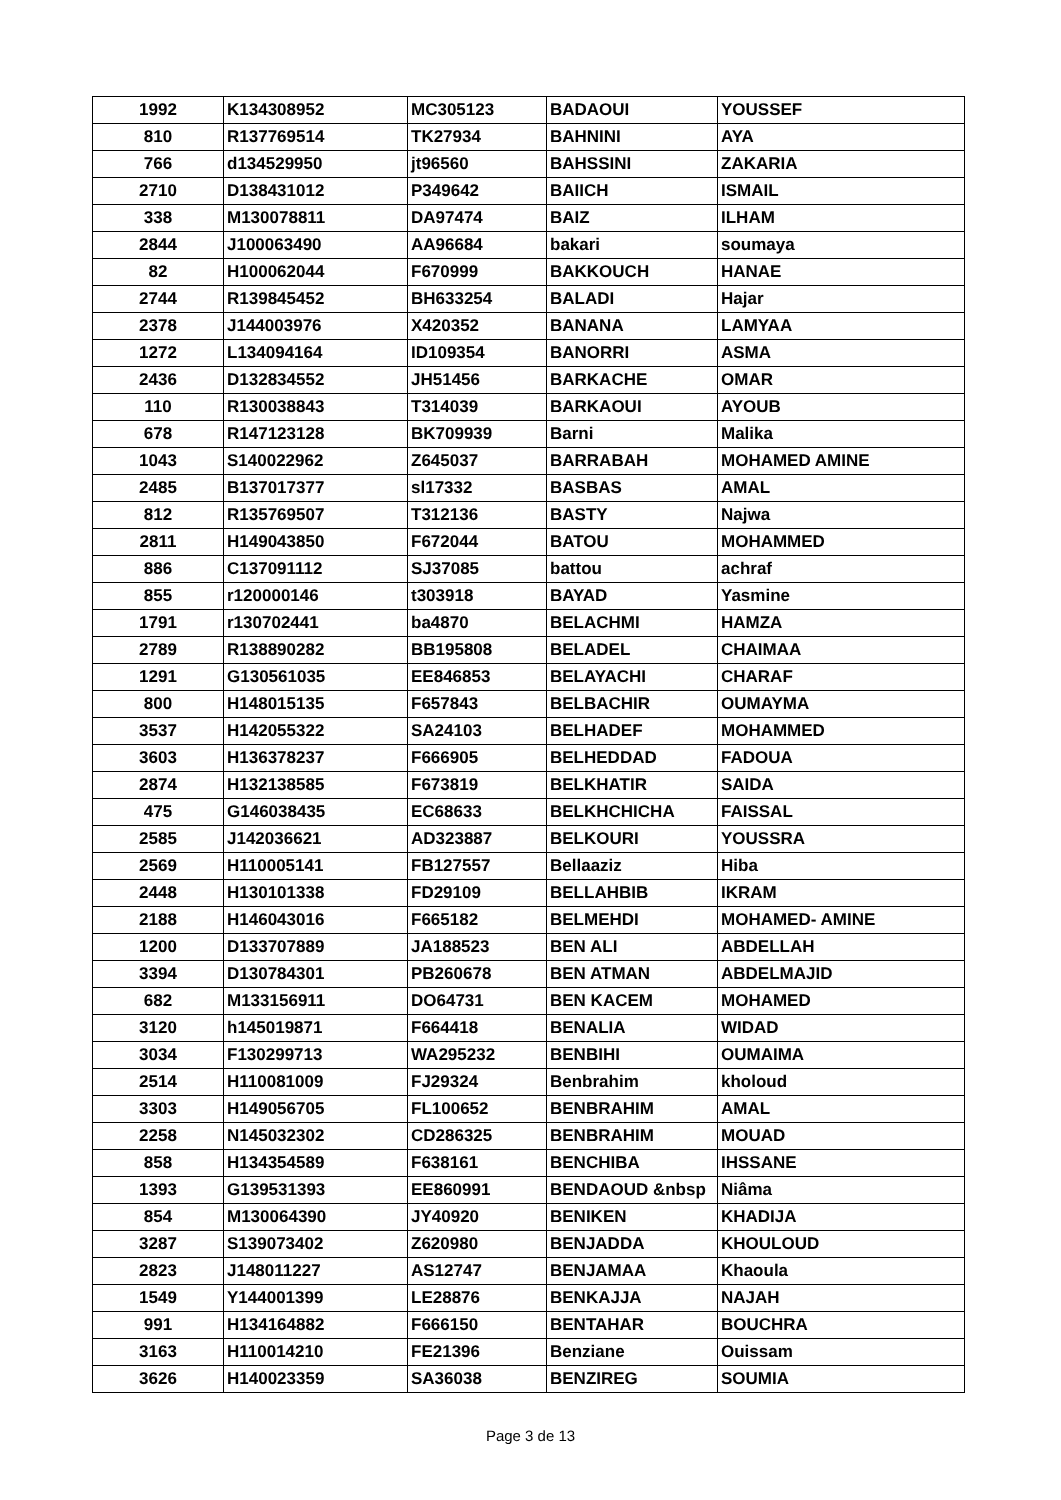| 1992 | K134308952 | MC305123 | BADAOUI | YOUSSEF |
| 810 | R137769514 | TK27934 | BAHNINI | AYA |
| 766 | d134529950 | jt96560 | BAHSSINI | ZAKARIA |
| 2710 | D138431012 | P349642 | BAIICH | ISMAIL |
| 338 | M130078811 | DA97474 | BAIZ | ILHAM |
| 2844 | J100063490 | AA96684 | bakari | soumaya |
| 82 | H100062044 | F670999 | BAKKOUCH | HANAE |
| 2744 | R139845452 | BH633254 | BALADI | Hajar |
| 2378 | J144003976 | X420352 | BANANA | LAMYAA |
| 1272 | L134094164 | ID109354 | BANORRI | ASMA |
| 2436 | D132834552 | JH51456 | BARKACHE | OMAR |
| 110 | R130038843 | T314039 | BARKAOUI | AYOUB |
| 678 | R147123128 | BK709939 | Barni | Malika |
| 1043 | S140022962 | Z645037 | BARRABAH | MOHAMED AMINE |
| 2485 | B137017377 | sl17332 | BASBAS | AMAL |
| 812 | R135769507 | T312136 | BASTY | Najwa |
| 2811 | H149043850 | F672044 | BATOU | MOHAMMED |
| 886 | C137091112 | SJ37085 | battou | achraf |
| 855 | r120000146 | t303918 | BAYAD | Yasmine |
| 1791 | r130702441 | ba4870 | BELACHMI | HAMZA |
| 2789 | R138890282 | BB195808 | BELADEL | CHAIMAA |
| 1291 | G130561035 | EE846853 | BELAYACHI | CHARAF |
| 800 | H148015135 | F657843 | BELBACHIR | OUMAYMA |
| 3537 | H142055322 | SA24103 | BELHADEF | MOHAMMED |
| 3603 | H136378237 | F666905 | BELHEDDAD | FADOUA |
| 2874 | H132138585 | F673819 | BELKHATIR | SAIDA |
| 475 | G146038435 | EC68633 | BELKHCHICHA | FAISSAL |
| 2585 | J142036621 | AD323887 | BELKOURI | YOUSSRA |
| 2569 | H110005141 | FB127557 | Bellaaziz | Hiba |
| 2448 | H130101338 | FD29109 | BELLAHBIB | IKRAM |
| 2188 | H146043016 | F665182 | BELMEHDI | MOHAMED- AMINE |
| 1200 | D133707889 | JA188523 | BEN ALI | ABDELLAH |
| 3394 | D130784301 | PB260678 | BEN ATMAN | ABDELMAJID |
| 682 | M133156911 | DO64731 | BEN KACEM | MOHAMED |
| 3120 | h145019871 | F664418 | BENALIA | WIDAD |
| 3034 | F130299713 | WA295232 | BENBIHI | OUMAIMA |
| 2514 | H110081009 | FJ29324 | Benbrahim | kholoud |
| 3303 | H149056705 | FL100652 | BENBRAHIM | AMAL |
| 2258 | N145032302 | CD286325 | BENBRAHIM | MOUAD |
| 858 | H134354589 | F638161 | BENCHIBA | IHSSANE |
| 1393 | G139531393 | EE860991 | BENDAOUD &nbsp | Niâma |
| 854 | M130064390 | JY40920 | BENIKEN | KHADIJA |
| 3287 | S139073402 | Z620980 | BENJADDA | KHOULOUD |
| 2823 | J148011227 | AS12747 | BENJAMAA | Khaoula |
| 1549 | Y144001399 | LE28876 | BENKAJJA | NAJAH |
| 991 | H134164882 | F666150 | BENTAHAR | BOUCHRA |
| 3163 | H110014210 | FE21396 | Benziane | Ouissam |
| 3626 | H140023359 | SA36038 | BENZIREG | SOUMIA |
Page 3 de 13